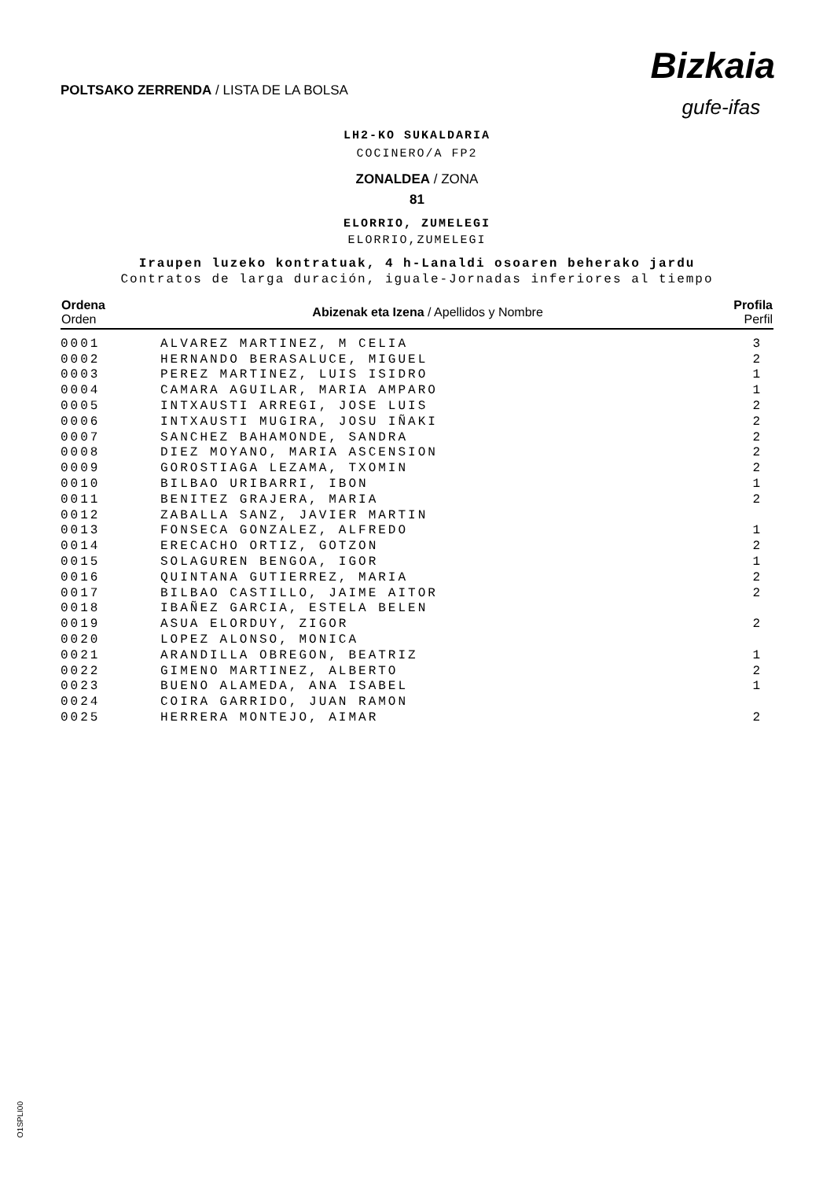POLTSAKO ZERRENDA / LISTA DE LA BOLSA
Bizkaia
gufe-ifas
LH2-KO SUKALDARIA
COCINERO/A FP2
ZONALDEA / ZONA
81
ELORRIO, ZUMELEGI
ELORRIO,ZUMELEGI
Iraupen luzeko kontratuak, 4 h-Lanaldi osoaren beherako jardu
Contratos de larga duración, iguale-Jornadas inferiores al tiempo
| Ordena Orden | Abizenak eta Izena / Apellidos y Nombre | Profila Perfil |
| --- | --- | --- |
| 0001 | ALVAREZ MARTINEZ, M CELIA | 3 |
| 0002 | HERNANDO BERASALUCE, MIGUEL | 2 |
| 0003 | PEREZ MARTINEZ, LUIS ISIDRO | 1 |
| 0004 | CAMARA AGUILAR, MARIA AMPARO | 1 |
| 0005 | INTXAUSTI ARREGI, JOSE LUIS | 2 |
| 0006 | INTXAUSTI MUGIRA, JOSU IÑAKI | 2 |
| 0007 | SANCHEZ BAHAMONDE, SANDRA | 2 |
| 0008 | DIEZ MOYANO, MARIA ASCENSION | 2 |
| 0009 | GOROSTIAGA LEZAMA, TXOMIN | 2 |
| 0010 | BILBAO URIBARRI, IBON | 1 |
| 0011 | BENITEZ GRAJERA, MARIA | 2 |
| 0012 | ZABALLA SANZ, JAVIER MARTIN | |
| 0013 | FONSECA GONZALEZ, ALFREDO | 1 |
| 0014 | ERECACHO ORTIZ, GOTZON | 2 |
| 0015 | SOLAGUREN BENGOA, IGOR | 1 |
| 0016 | QUINTANA GUTIERREZ, MARIA | 2 |
| 0017 | BILBAO CASTILLO, JAIME AITOR | 2 |
| 0018 | IBAÑEZ GARCIA, ESTELA BELEN | |
| 0019 | ASUA ELORDUY, ZIGOR | 2 |
| 0020 | LOPEZ ALONSO, MONICA | |
| 0021 | ARANDILLA OBREGON, BEATRIZ | 1 |
| 0022 | GIMENO MARTINEZ, ALBERTO | 2 |
| 0023 | BUENO ALAMEDA, ANA ISABEL | 1 |
| 0024 | COIRA GARRIDO, JUAN RAMON | |
| 0025 | HERRERA MONTEJO, AIMAR | 2 |
O1SPLI00